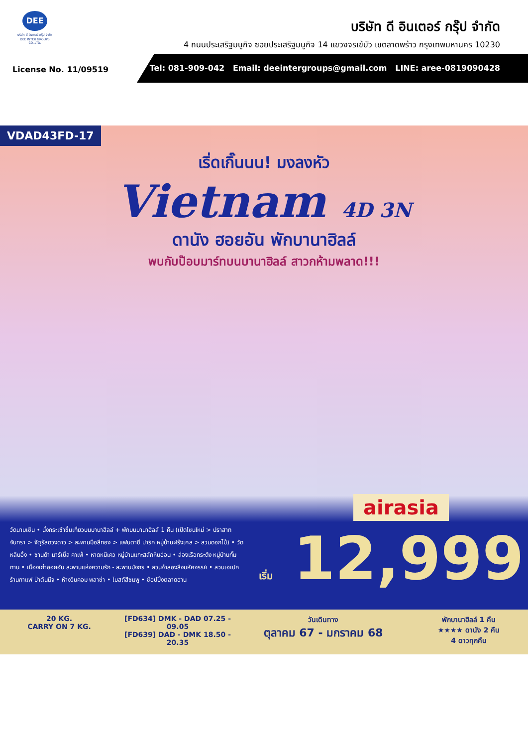DEE
บริษัท ดี อินเตอร์ กรุ๊ป จำกัด
DEE INTER GROUPS CO.,LTD.
บริษัท ดี อินเตอร์ กรุ๊ป จำกัด
4 ถนนประเสริฐมนูกิจ ซอยประเสริฐมนูกิจ 14 แขวงจรเข้บัว เขตลาดพร้าว กรุงเทพมหานคร 10230
License No. 11/09519
Tel: 081-909-042 Email: deeintergroups@gmail.com LINE: aree-0819090428
VDAD43FD-17
เริ่ดเกิ๊นนน! มงลงหัว
Vietnam 4D 3N
ดานัง ฮอยอัน พักบานาฮิลล์
พบกับป๊อบมาร์ทบนบานาฮิลล์ สาวกห้ามพลาด!!!
airasia
วัดนามเซิน • นั่งกระเช้าขึ้นเที่ยวบนบานาฮิลล์ + พักบนบานาฮิลล์ 1 คืน (เปิดโซนใหม่ > ปราสาทจันทรา > จัตุรัสดวงดาว > สะพานมือสีทอง > แฟนตาซี ปาร์ค หมู่บ้านฝรั่งเศส > สวนดอกไม้) • วัดหลินอึ๋ง • ชานด้า มาร์เบิ้ล คาเฟ่ • หาดหมีเคว หมู่บ้านแกะสลักหินอ่อน • ล่องเรือกระด้ง หมู่บ้านกั๊มทาน • เมืองเก่าฮอยอัน สะพานแห่งความรัก - สะพานมังกร • สวนจำลองสิ่งมหัศจรรย์ • สวนเอเปค ร้านกาแฟ ป่าต้นมีจ • ห้างวินคอม พลาซ่า • โบสถ์สีชมพู • ช้อปปิ้งตลาดฮาน
เริ่ม 12,999
20 KG.
CARRY ON 7 KG.
[FD634] DMK - DAD 07.25 - 09.05
[FD639] DAD - DMK 18.50 - 20.35
วันเดินทาง
ตุลาคม 67 - มกราคม 68
พักบานาฮิลล์ 1 คืน
★★★★ ดานัง 2 คืน
4 ดาวทุกคืน